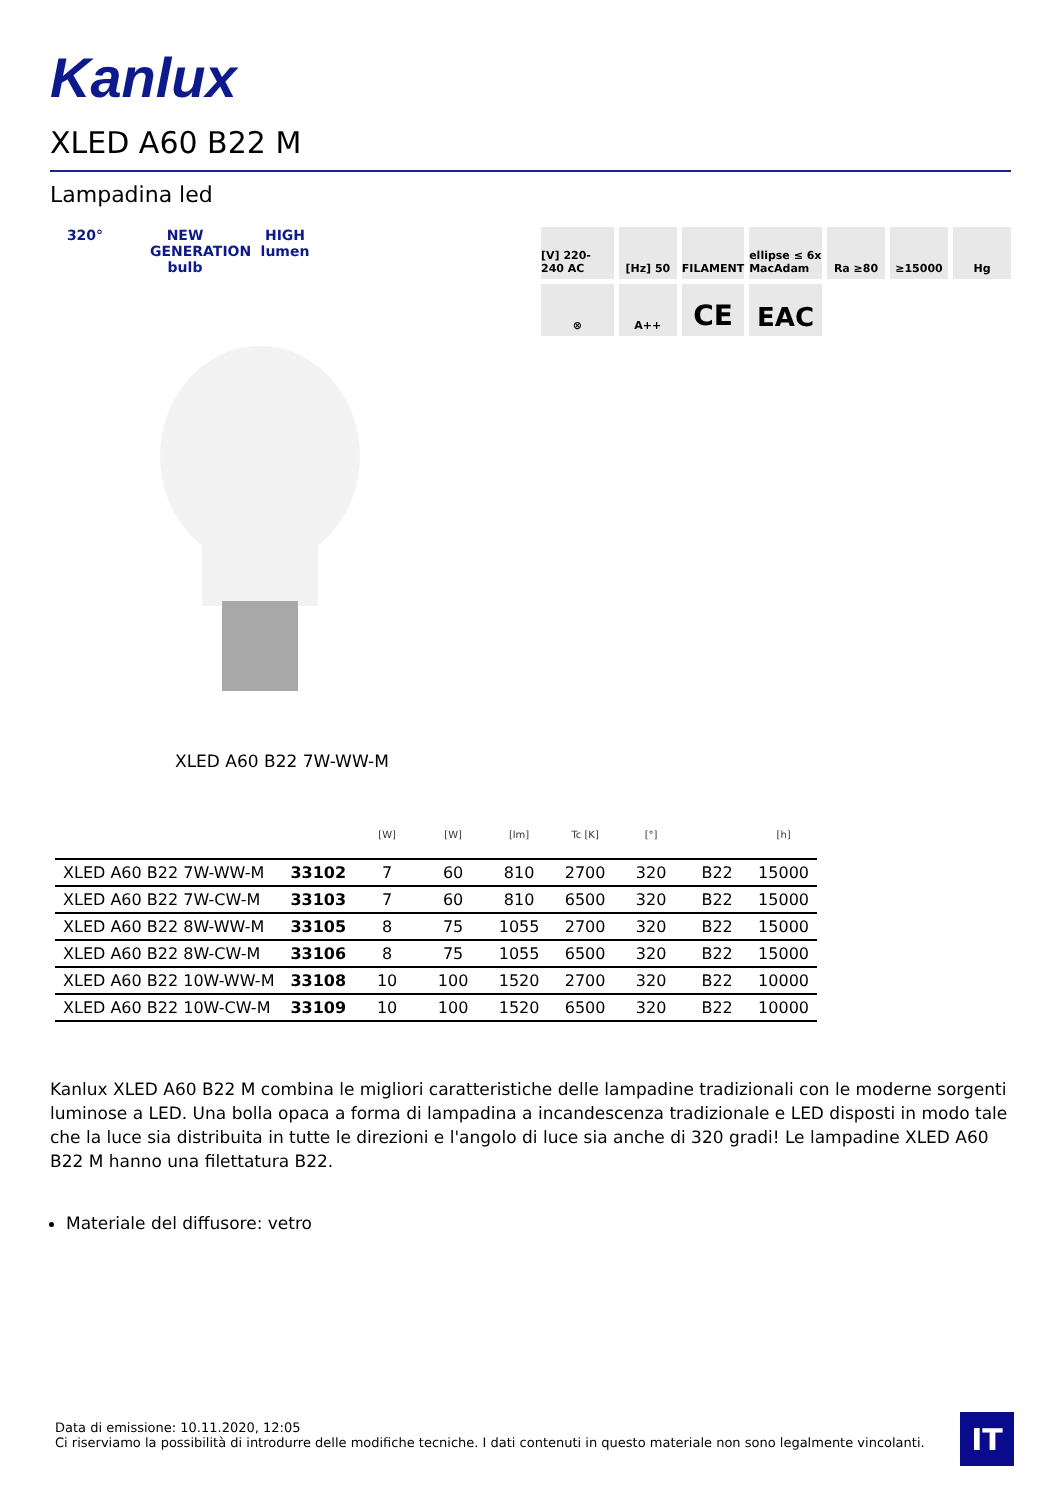Kanlux
XLED A60 B22 M
Lampadina led
320° NEW GENERATION bulb
HIGH lumen
[V] 220-240 AC
[Hz] 50
FILAMENT
ellipse ≤ 6x MacAdam
Ra ≥80
≥15000
Hg
⊗
A++
CE
EAC
XLED A60 B22 7W-WW-M
| | | [W] | [W] | [lm] | Tc [K] | [°] | | [h] |
| --- | --- | --- | --- | --- | --- | --- | --- | --- |
| XLED A60 B22 7W-WW-M | 33102 | 7 | 60 | 810 | 2700 | 320 | B22 | 15000 |
| XLED A60 B22 7W-CW-M | 33103 | 7 | 60 | 810 | 6500 | 320 | B22 | 15000 |
| XLED A60 B22 8W-WW-M | 33105 | 8 | 75 | 1055 | 2700 | 320 | B22 | 15000 |
| XLED A60 B22 8W-CW-M | 33106 | 8 | 75 | 1055 | 6500 | 320 | B22 | 15000 |
| XLED A60 B22 10W-WW-M | 33108 | 10 | 100 | 1520 | 2700 | 320 | B22 | 10000 |
| XLED A60 B22 10W-CW-M | 33109 | 10 | 100 | 1520 | 6500 | 320 | B22 | 10000 |
Kanlux XLED A60 B22 M combina le migliori caratteristiche delle lampadine tradizionali con le moderne sorgenti luminose a LED. Una bolla opaca a forma di lampadina a incandescenza tradizionale e LED disposti in modo tale che la luce sia distribuita in tutte le direzioni e l'angolo di luce sia anche di 320 gradi! Le lampadine XLED A60 B22 M hanno una filettatura B22.
Materiale del diffusore: vetro
Data di emissione: 10.11.2020, 12:05
Ci riserviamo la possibilità di introdurre delle modifiche tecniche. I dati contenuti in questo materiale non sono legalmente vincolanti.
IT